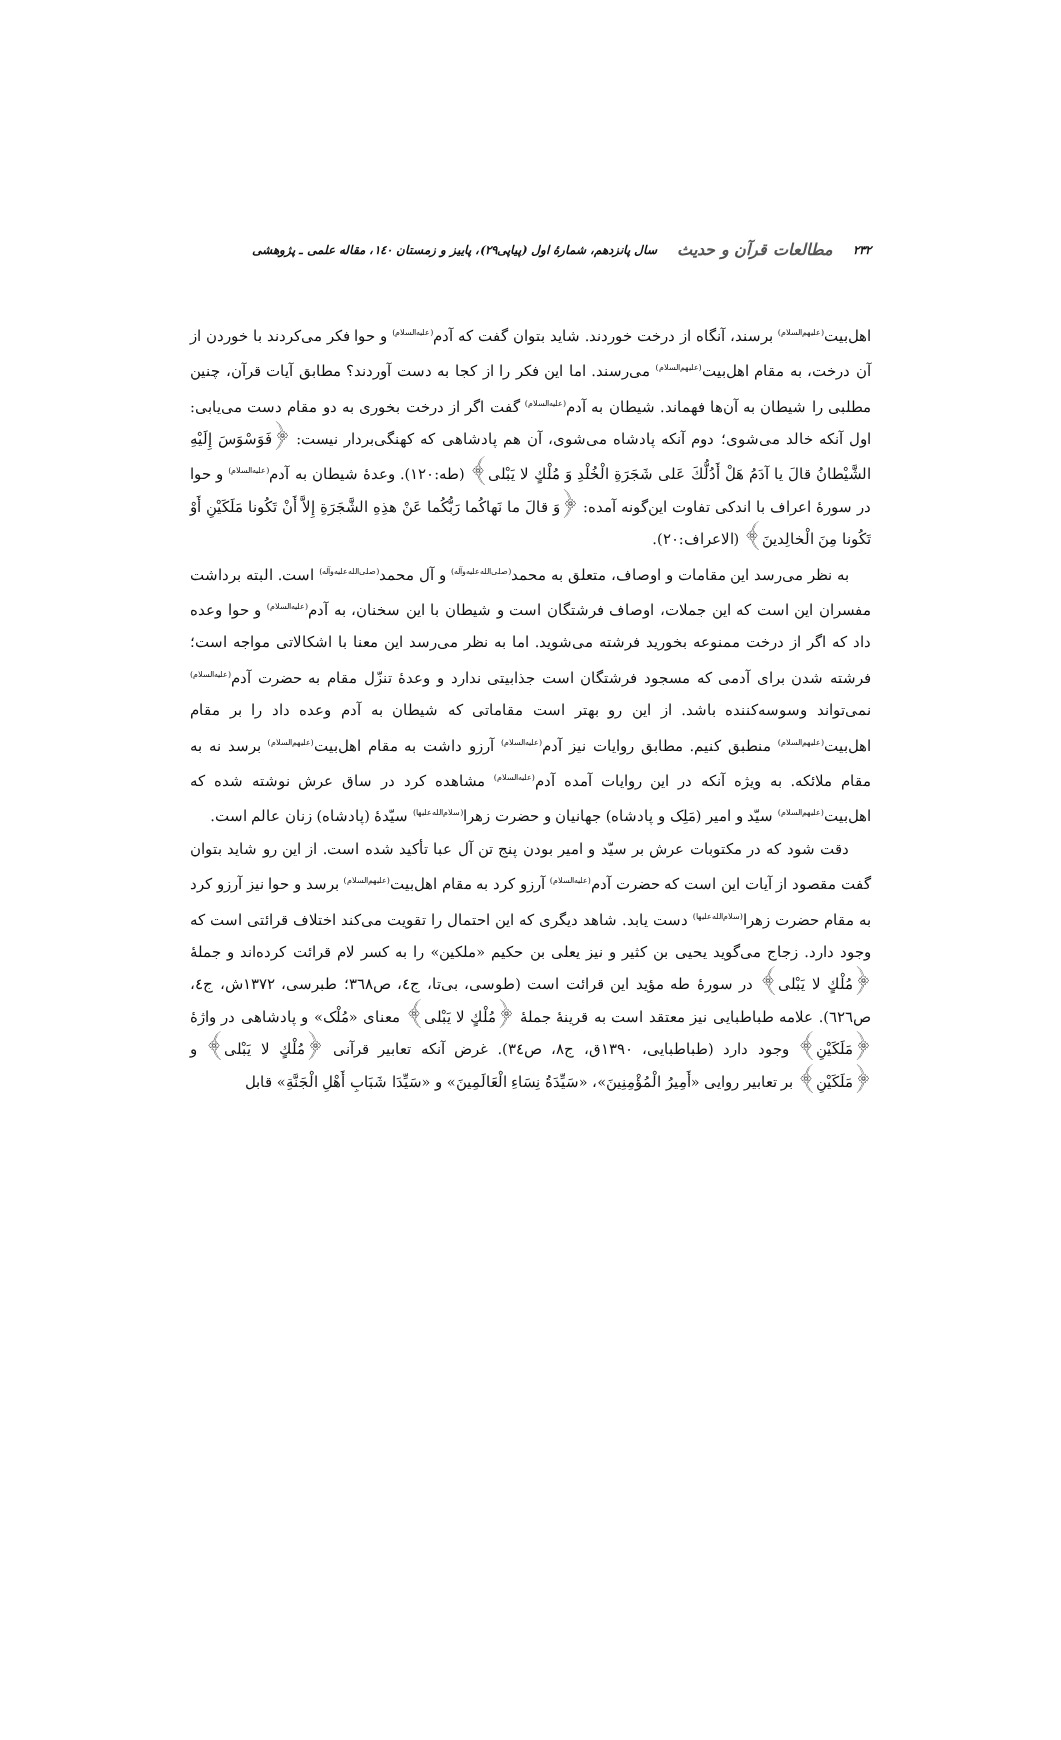۲۳۲ مطالعات قرآن و حدیث سال پانزدهم، شمارهٔ اول (پیاپی۲۹)، پاییز و زمستان ۱٤۰، مقاله علمی ـ پژوهشی
اهل‌بیت<sup>(علیهم‌السلام)</sup> برسند، آنگاه از درخت خوردند. شاید بتوان گفت که آدم<sup>(علیه‌السلام)</sup> و حوا فکر می‌کردند با خوردن از آن درخت، به مقام اهل‌بیت<sup>(علیهم‌السلام)</sup> می‌رسند. اما این فکر را از کجا به دست آوردند؟ مطابق آیات قرآن، چنین مطلبی را شیطان به آن‌ها فهماند. شیطان به آدم<sup>(علیه‌السلام)</sup> گفت اگر از درخت بخوری به دو مقام دست می‌یابی: اول آنکه خالد می‌شوی؛ دوم آنکه پادشاه می‌شوی، آن هم پادشاهی که کهنگی‌بردار نیست: ﴿فَوَسْوَسَ إِلَيْهِ الشَّيْطانُ قالَ يا آدَمُ هَلْ أَدُلُّكَ عَلى شَجَرَةِ الْخُلْدِ وَ مُلْكٍ لا يَبْلى﴾ (طه:۱۲۰). وعدهٔ شیطان به آدم<sup>(علیه‌السلام)</sup> و حوا در سورهٔ اعراف با اندکی تفاوت این‌گونه آمده: ﴿وَ قالَ ما نَهاكُما رَبُّكُما عَنْ هذِهِ الشَّجَرَةِ إِلاَّ أَنْ تَكُونا مَلَكَيْنِ أَوْ تَكُونا مِنَ الْخالِدينَ﴾ (الاعراف:۲۰).
به نظر می‌رسد این مقامات و اوصاف، متعلق به محمد<sup>(صلی‌الله‌علیه‌وآله)</sup> و آل محمد<sup>(صلی‌الله‌علیه‌وآله)</sup> است. البته برداشت مفسران این است که این جملات، اوصاف فرشتگان است و شیطان با این سخنان، به آدم<sup>(علیه‌السلام)</sup> و حوا وعده داد که اگر از درخت ممنوعه بخورید فرشته می‌شوید. اما به نظر می‌رسد این معنا با اشکالاتی مواجه است؛ فرشته شدن برای آدمی که مسجود فرشتگان است جذابیتی ندارد و وعدهٔ تنزّل مقام به حضرت آدم<sup>(علیه‌السلام)</sup> نمی‌تواند وسوسه‌کننده باشد. از این رو بهتر است مقاماتی که شیطان به آدم وعده داد را بر مقام اهل‌بیت<sup>(علیهم‌السلام)</sup> منطبق کنیم. مطابق روایات نیز آدم<sup>(علیه‌السلام)</sup> آرزو داشت به مقام اهل‌بیت<sup>(علیهم‌السلام)</sup> برسد نه به مقام ملائکه. به ویژه آنکه در این روایات آمده آدم<sup>(علیه‌السلام)</sup> مشاهده کرد در ساق عرش نوشته شده که اهل‌بیت<sup>(علیهم‌السلام)</sup> سیّد و امیر (مَلِک و پادشاه) جهانیان و حضرت زهرا<sup>(سلام‌الله‌علیها)</sup> سیّدهٔ (پادشاه) زنان عالم است.
دقت شود که در مکتوبات عرش بر سیّد و امیر بودن پنج تن آل عبا تأکید شده است. از این رو شاید بتوان گفت مقصود از آیات این است که حضرت آدم<sup>(علیه‌السلام)</sup> آرزو کرد به مقام اهل‌بیت<sup>(علیهم‌السلام)</sup> برسد و حوا نیز آرزو کرد به مقام حضرت زهرا<sup>(سلام‌الله‌علیها)</sup> دست یابد. شاهد دیگری که این احتمال را تقویت می‌کند اختلاف قرائتی است که وجود دارد. زجاج می‌گوید یحیی بن کثیر و نیز یعلی بن حکیم «ملکین» را به کسر لام قرائت کرده‌اند و جملهٔ ﴿مُلْكٍ لا يَبْلى﴾ در سورهٔ طه مؤید این قرائت است (طوسی، بی‌تا، ج٤، ص٣٦٨؛ طبرسی، ۱۳۷۲ش، ج٤، ص٦٢٦). علامه طباطبایی نیز معتقد است به قرینهٔ جملهٔ ﴿مُلْكٍ لا يَبْلى﴾ معنای «مُلْک» و پادشاهی در واژهٔ ﴿مَلَكَيْنِ﴾ وجود دارد (طباطبایی، ۱۳۹۰ق، ج٨، ص٣٤). غرض آنکه تعابیر قرآنی ﴿مُلْكٍ لا يَبْلى﴾ و ﴿مَلَكَيْنِ﴾ بر تعابیر روایی «أَمِيرُ الْمُؤْمِنِينَ»، «سَيِّدَةُ نِسَاءِ الْعَالَمِينَ» و «سَيِّدَا شَبَابِ أَهْلِ الْجَنَّةِ» قابل